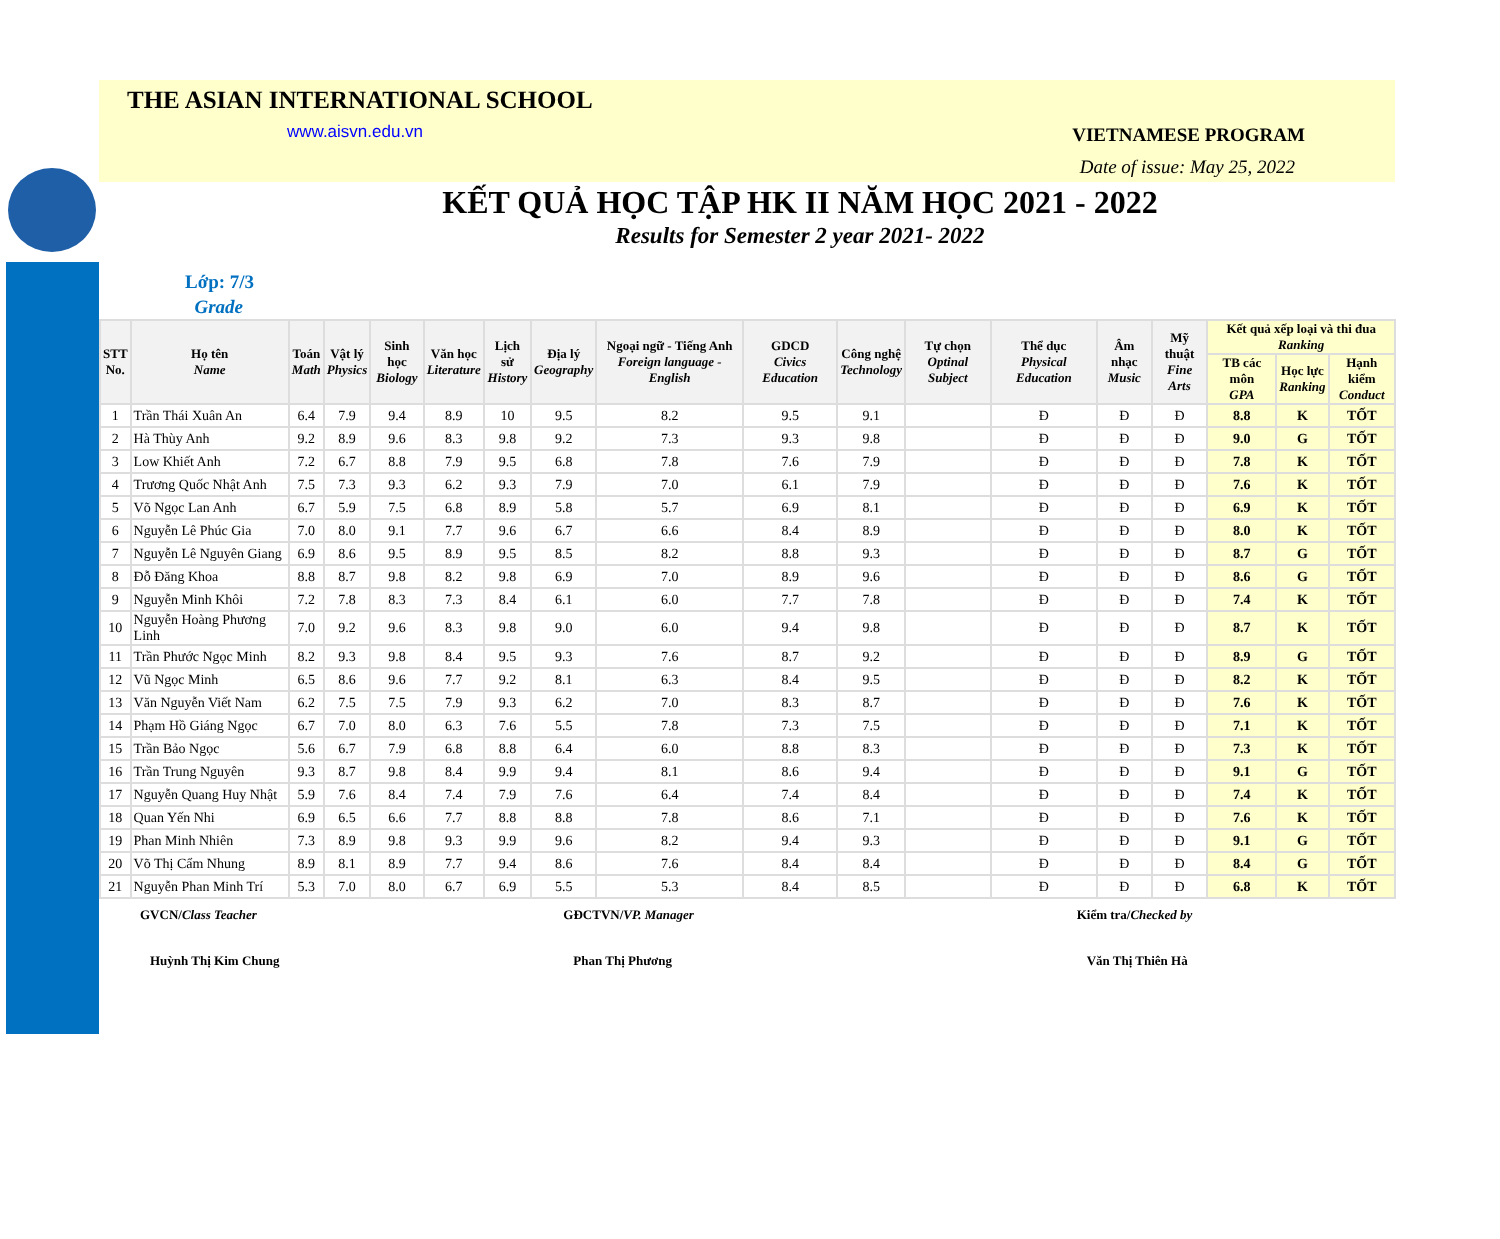THE ASIAN INTERNATIONAL SCHOOL
www.aisvn.edu.vn
VIETNAMESE PROGRAM
Date of issue: May 25, 2022
KẾT QUẢ HỌC TẬP HK II NĂM HỌC 2021 - 2022
Results for Semester 2 year 2021- 2022
Lớp: 7/3
Grade
| STT No. | Họ tên Name | Toán Math | Vật lý Physics | Sinh học Biology | Văn học Literature | Lịch sử History | Địa lý Geography | Ngoại ngữ - Tiếng Anh Foreign language - English | GDCD Civics Education | Công nghệ Technology | Tự chọn Optinal Subject | Thể dục Physical Education | Âm nhạc Music | Mỹ thuật Fine Arts | Kết quả xếp loại và thi đua Ranking | | |
| --- | --- | --- | --- | --- | --- | --- | --- | --- | --- | --- | --- | --- | --- | --- | --- | --- | --- |
| | | | | | | | | | | | | | | | TB các môn GPA | Học lực Ranking | Hạnh kiểm Conduct |
| 1 | Trần Thái Xuân An | 6.4 | 7.9 | 9.4 | 8.9 | 10 | 9.5 | 8.2 | 9.5 | 9.1 | | Đ | Đ | Đ | 8.8 | K | TỐT |
| 2 | Hà Thùy Anh | 9.2 | 8.9 | 9.6 | 8.3 | 9.8 | 9.2 | 7.3 | 9.3 | 9.8 | | Đ | Đ | Đ | 9.0 | G | TỐT |
| 3 | Low Khiết Anh | 7.2 | 6.7 | 8.8 | 7.9 | 9.5 | 6.8 | 7.8 | 7.6 | 7.9 | | Đ | Đ | Đ | 7.8 | K | TỐT |
| 4 | Trương Quốc Nhật Anh | 7.5 | 7.3 | 9.3 | 6.2 | 9.3 | 7.9 | 7.0 | 6.1 | 7.9 | | Đ | Đ | Đ | 7.6 | K | TỐT |
| 5 | Võ Ngọc Lan Anh | 6.7 | 5.9 | 7.5 | 6.8 | 8.9 | 5.8 | 5.7 | 6.9 | 8.1 | | Đ | Đ | Đ | 6.9 | K | TỐT |
| 6 | Nguyễn Lê Phúc Gia | 7.0 | 8.0 | 9.1 | 7.7 | 9.6 | 6.7 | 6.6 | 8.4 | 8.9 | | Đ | Đ | Đ | 8.0 | K | TỐT |
| 7 | Nguyễn Lê Nguyên Giang | 6.9 | 8.6 | 9.5 | 8.9 | 9.5 | 8.5 | 8.2 | 8.8 | 9.3 | | Đ | Đ | Đ | 8.7 | G | TỐT |
| 8 | Đỗ Đăng Khoa | 8.8 | 8.7 | 9.8 | 8.2 | 9.8 | 6.9 | 7.0 | 8.9 | 9.6 | | Đ | Đ | Đ | 8.6 | G | TỐT |
| 9 | Nguyễn Minh Khôi | 7.2 | 7.8 | 8.3 | 7.3 | 8.4 | 6.1 | 6.0 | 7.7 | 7.8 | | Đ | Đ | Đ | 7.4 | K | TỐT |
| 10 | Nguyễn Hoàng Phương Linh | 7.0 | 9.2 | 9.6 | 8.3 | 9.8 | 9.0 | 6.0 | 9.4 | 9.8 | | Đ | Đ | Đ | 8.7 | K | TỐT |
| 11 | Trần Phước Ngọc Minh | 8.2 | 9.3 | 9.8 | 8.4 | 9.5 | 9.3 | 7.6 | 8.7 | 9.2 | | Đ | Đ | Đ | 8.9 | G | TỐT |
| 12 | Vũ Ngọc Minh | 6.5 | 8.6 | 9.6 | 7.7 | 9.2 | 8.1 | 6.3 | 8.4 | 9.5 | | Đ | Đ | Đ | 8.2 | K | TỐT |
| 13 | Văn Nguyễn Viết Nam | 6.2 | 7.5 | 7.5 | 7.9 | 9.3 | 6.2 | 7.0 | 8.3 | 8.7 | | Đ | Đ | Đ | 7.6 | K | TỐT |
| 14 | Phạm Hồ Giáng Ngọc | 6.7 | 7.0 | 8.0 | 6.3 | 7.6 | 5.5 | 7.8 | 7.3 | 7.5 | | Đ | Đ | Đ | 7.1 | K | TỐT |
| 15 | Trần Bảo Ngọc | 5.6 | 6.7 | 7.9 | 6.8 | 8.8 | 6.4 | 6.0 | 8.8 | 8.3 | | Đ | Đ | Đ | 7.3 | K | TỐT |
| 16 | Trần Trung Nguyên | 9.3 | 8.7 | 9.8 | 8.4 | 9.9 | 9.4 | 8.1 | 8.6 | 9.4 | | Đ | Đ | Đ | 9.1 | G | TỐT |
| 17 | Nguyễn Quang Huy Nhật | 5.9 | 7.6 | 8.4 | 7.4 | 7.9 | 7.6 | 6.4 | 7.4 | 8.4 | | Đ | Đ | Đ | 7.4 | K | TỐT |
| 18 | Quan Yến Nhi | 6.9 | 6.5 | 6.6 | 7.7 | 8.8 | 8.8 | 7.8 | 8.6 | 7.1 | | Đ | Đ | Đ | 7.6 | K | TỐT |
| 19 | Phan Minh Nhiên | 7.3 | 8.9 | 9.8 | 9.3 | 9.9 | 9.6 | 8.2 | 9.4 | 9.3 | | Đ | Đ | Đ | 9.1 | G | TỐT |
| 20 | Võ Thị Cẩm Nhung | 8.9 | 8.1 | 8.9 | 7.7 | 9.4 | 8.6 | 7.6 | 8.4 | 8.4 | | Đ | Đ | Đ | 8.4 | G | TỐT |
| 21 | Nguyễn Phan Minh Trí | 5.3 | 7.0 | 8.0 | 6.7 | 6.9 | 5.5 | 5.3 | 8.4 | 8.5 | | Đ | Đ | Đ | 6.8 | K | TỐT |
GVCN/Class Teacher GĐCTVN/VP. Manager Kiểm tra/Checked by
Huỳnh Thị Kim Chung Phan Thị Phương Văn Thị Thiên Hà